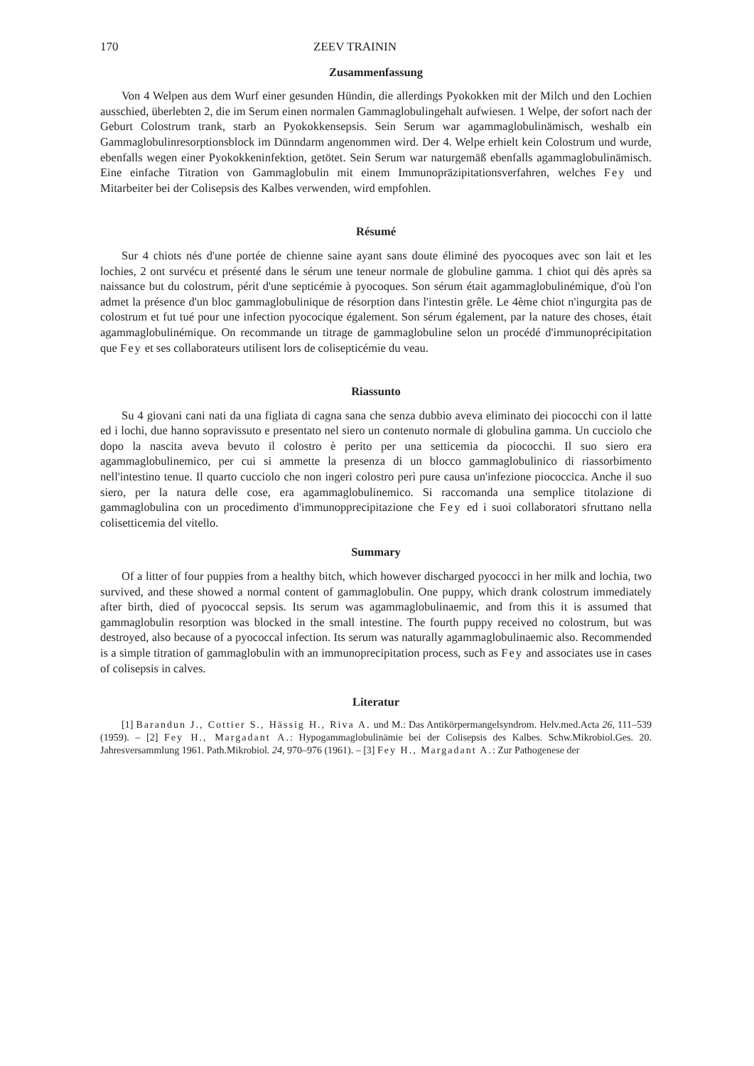170 ZEEV TRAININ
Zusammenfassung
Von 4 Welpen aus dem Wurf einer gesunden Hündin, die allerdings Pyokokken mit der Milch und den Lochien ausschied, überlebten 2, die im Serum einen normalen Gammaglobulingehalt aufwiesen. 1 Welpe, der sofort nach der Geburt Colostrum trank, starb an Pyokokkensepsis. Sein Serum war agammaglobulinämisch, weshalb ein Gammaglobulinresorptionsblock im Dünndarm angenommen wird. Der 4. Welpe erhielt kein Colostrum und wurde, ebenfalls wegen einer Pyokokkeninfektion, getötet. Sein Serum war naturgemäß ebenfalls agammaglobulinämisch. Eine einfache Titration von Gammaglobulin mit einem Immunopräzipitationsverfahren, welches Fey und Mitarbeiter bei der Colisepsis des Kalbes verwenden, wird empfohlen.
Résumé
Sur 4 chiots nés d'une portée de chienne saine ayant sans doute éliminé des pyocoques avec son lait et les lochies, 2 ont survécu et présenté dans le sérum une teneur normale de globuline gamma. 1 chiot qui dès après sa naissance but du colostrum, périt d'une septicémie à pyocoques. Son sérum était agammaglobulinémique, d'où l'on admet la présence d'un bloc gammaglobulinique de résorption dans l'intestin grêle. Le 4ème chiot n'ingurgita pas de colostrum et fut tué pour une infection pyococique également. Son sérum également, par la nature des choses, était agammaglobulinémique. On recommande un titrage de gammaglobuline selon un procédé d'immunoprécipitation que Fey et ses collaborateurs utilisent lors de colisepticémie du veau.
Riassunto
Su 4 giovani cani nati da una figliata di cagna sana che senza dubbio aveva eliminato dei piococchi con il latte ed i lochi, due hanno sopravissuto e presentato nel siero un contenuto normale di globulina gamma. Un cucciolo che dopo la nascita aveva bevuto il colostro è perito per una setticemia da piococchi. Il suo siero era agammaglobulinemico, per cui si ammette la presenza di un blocco gammaglobulinico di riassorbimento nell'intestino tenue. Il quarto cucciolo che non ingeri colostro perì pure causa un'infezione piococcica. Anche il suo siero, per la natura delle cose, era agammaglobulinemico. Si raccomanda una semplice titolazione di gammaglobulina con un procedimento d'immunopprecipitazione che Fey ed i suoi collaboratori sfruttano nella colisetticemia del vitello.
Summary
Of a litter of four puppies from a healthy bitch, which however discharged pyococci in her milk and lochia, two survived, and these showed a normal content of gammaglobulin. One puppy, which drank colostrum immediately after birth, died of pyococcal sepsis. Its serum was agammaglobulinaemic, and from this it is assumed that gammaglobulin resorption was blocked in the small intestine. The fourth puppy received no colostrum, but was destroyed, also because of a pyococcal infection. Its serum was naturally agammaglobulinaemic also. Recommended is a simple titration of gammaglobulin with an immunoprecipitation process, such as Fey and associates use in cases of colisepsis in calves.
Literatur
[1] Barandun J., Cottier S., Hässig H., Riva A. und M.: Das Antikörpermangelsyndrom. Helv.med.Acta 26, 111–539 (1959). – [2] Fey H., Margadant A.: Hypogammaglobulinämie bei der Colisepsis des Kalbes. Schw.Mikrobiol.Ges. 20. Jahresversammlung 1961. Path.Mikrobiol. 24, 970–976 (1961). – [3] Fey H., Margadant A.: Zur Pathogenese der